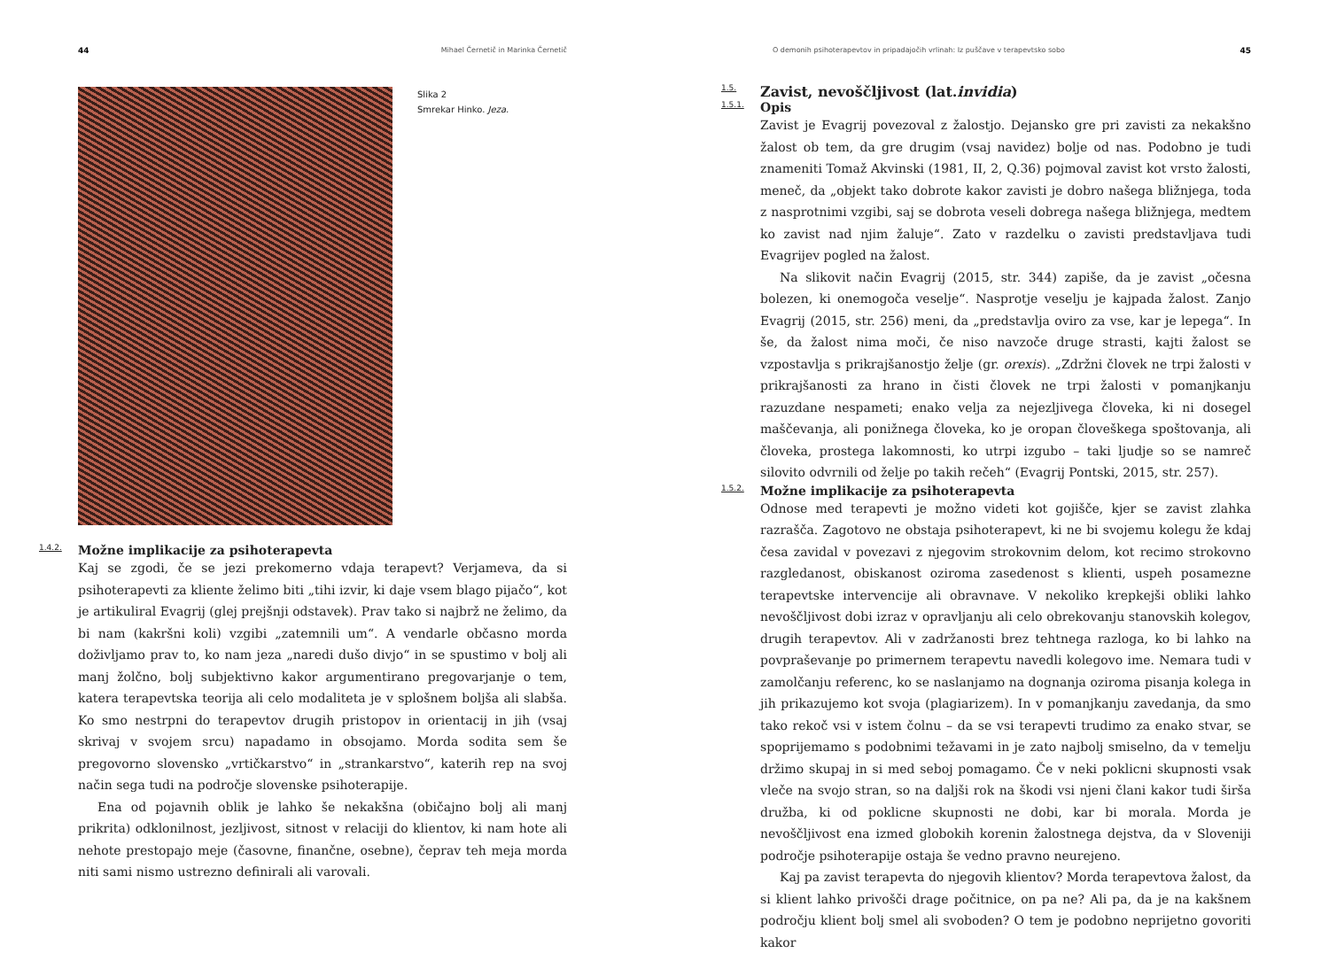44 Mihael Černetič in Marinka Černetič
Slika 2
Smrekar Hinko. Jeza.
1.4.2. Možne implikacije za psihoterapevta
Kaj se zgodi, če se jezi prekomerno vdaja terapevt? Verjameva, da si psihoterapevti za kliente želimo biti „tihi izvir, ki daje vsem blago pijačo“, kot je artikuliral Evagrij (glej prejšnji odstavek). Prav tako si najbrž ne želimo, da bi nam (kakršni koli) vzgibi „zatemnili um“. A vendarle občasno morda doživljamo prav to, ko nam jeza „naredi dušo divjo“ in se spustimo v bolj ali manj žolčno, bolj subjektivno kakor argumentirano pregovarjanje o tem, katera terapevtska teorija ali celo modaliteta je v splošnem boljša ali slabša. Ko smo nestrpni do terapevtov drugih pristopov in orientacij in jih (vsaj skrivaj v svojem srcu) napadamo in obsojamo. Morda sodita sem še pregovorno slovensko „vrtičkarstvo“ in „strankarstvo“, katerih rep na svoj način sega tudi na področje slovenske psihoterapije.
Ena od pojavnih oblik je lahko še nekakšna (običajno bolj ali manj prikrita) odklonilnost, jezljivost, sitnost v relaciji do klientov, ki nam hote ali nehote prestopajo meje (časovne, finančne, osebne), čeprav teh meja morda niti sami nismo ustrezno definirali ali varovali.
O demonih psihoterapevtov in pripadajočih vrlinah: Iz puščave v terapevtsko sobo 45
1.5. Zavist, nevoščljivost (lat. invidia)
1.5.1. Opis
Zavist je Evagrij povezoval z žalostjo. Dejansko gre pri zavisti za nekakšno žalost ob tem, da gre drugim (vsaj navidez) bolje od nas. Podobno je tudi znameniti Tomaž Akvinski (1981, II, 2, Q.36) pojmoval zavist kot vrsto žalosti, meneč, da „objekt tako dobrote kakor zavisti je dobro našega bližnjega, toda z nasprotnimi vzgibi, saj se dobrota veseli dobrega našega bližnjega, medtem ko zavist nad njim žaluje“. Zato v razdelku o zavisti predstavljava tudi Evagrijev pogled na žalost.
Na slikovit način Evagrij (2015, str. 344) zapiše, da je zavist „očesna bolezen, ki onemogoča veselje“. Nasprotje veselju je kajpada žalost. Zanjo Evagrij (2015, str. 256) meni, da „predstavlja oviro za vse, kar je lepega“. In še, da žalost nima moči, če niso navzoče druge strasti, kajti žalost se vzpostavlja s prikrajšanostjo želje (gr. orexis). „Zdržni človek ne trpi žalosti v prikrajšanosti za hrano in čisti človek ne trpi žalosti v pomanjkanju razuzdane nespameti; enako velja za nejezljivega človeka, ki ni dosegel maščevanja, ali ponižnega človeka, ko je oropan človeškega spoštovanja, ali človeka, prostega lakomnosti, ko utrpi izgubo – taki ljudje so se namreč silovito odvrnili od želje po takih rečeh“ (Evagrij Pontski, 2015, str. 257).
1.5.2. Možne implikacije za psihoterapevta
Odnose med terapevti je možno videti kot gojišče, kjer se zavist zlahka razrašča. Zagotovo ne obstaja psihoterapevt, ki ne bi svojemu kolegu že kdaj česa zavidal v povezavi z njegovim strokovnim delom, kot recimo strokovno razgledanost, obiskanost oziroma zasedenost s klienti, uspeh posamezne terapevtske intervencije ali obravnave. V nekoliko krepkejši obliki lahko nevoščljivost dobi izraz v opravljanju ali celo obrekovanju stanovskih kolegov, drugih terapevtov. Ali v zadržanosti brez tehtnega razloga, ko bi lahko na povpraševanje po primernem terapevtu navedli kolegovo ime. Nemara tudi v zamolčanju referenc, ko se naslanjamo na dognanja oziroma pisanja kolega in jih prikazujemo kot svoja (plagiarizem). In v pomanjkanju zavedanja, da smo tako rekoč vsi v istem čolnu – da se vsi terapevti trudimo za enako stvar, se spoprijemamo s podobnimi težavami in je zato najbolj smiselno, da v temelju držimo skupaj in si med seboj pomagamo. Če v neki poklicni skupnosti vsak vleče na svojo stran, so na daljši rok na škodi vsi njeni člani kakor tudi širša družba, ki od poklicne skupnosti ne dobi, kar bi morala. Morda je nevoščljivost ena izmed globokih korenin žalostnega dejstva, da v Sloveniji področje psihoterapije ostaja še vedno pravno neurejeno.
Kaj pa zavist terapevta do njegovih klientov? Morda terapevtova žalost, da si klient lahko privošči drage počitnice, on pa ne? Ali pa, da je na kakšnem področju klient bolj smel ali svoboden? O tem je podobno neprijetno govoriti kakor